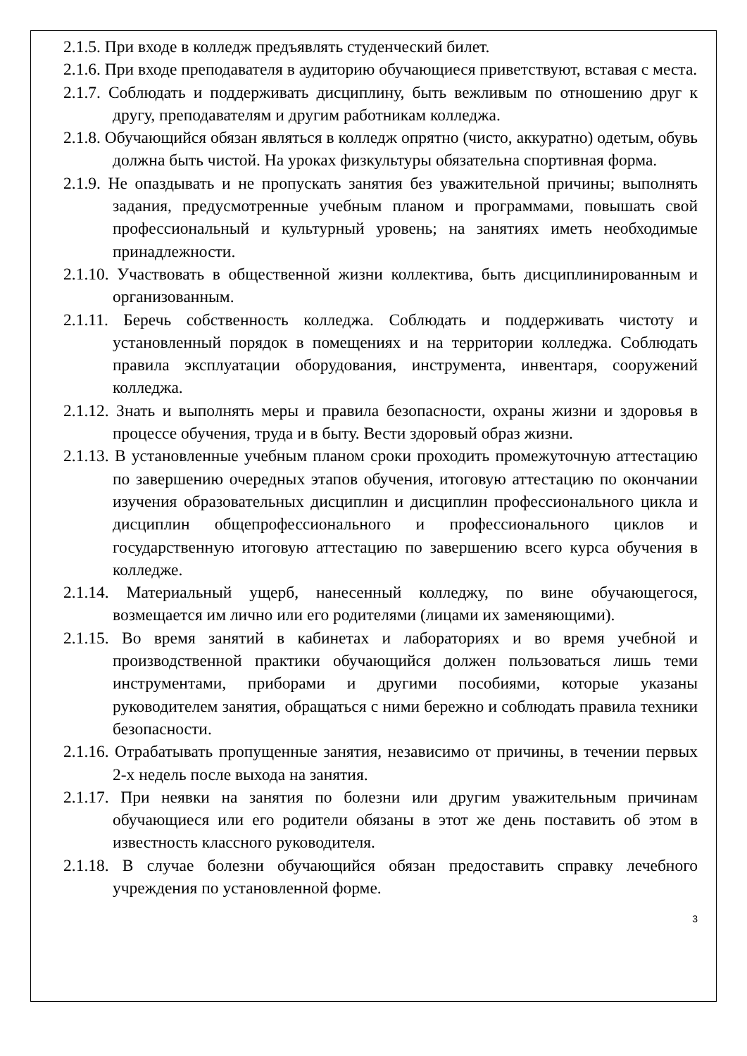2.1.5. При входе в колледж предъявлять студенческий билет.
2.1.6. При входе преподавателя в аудиторию обучающиеся приветствуют, вставая с места.
2.1.7. Соблюдать и поддерживать дисциплину, быть вежливым по отношению друг к другу, преподавателям и другим работникам колледжа.
2.1.8. Обучающийся обязан являться в колледж опрятно (чисто, аккуратно) одетым, обувь должна быть чистой. На уроках физкультуры обязательна спортивная форма.
2.1.9. Не опаздывать и не пропускать занятия без уважительной причины; выполнять задания, предусмотренные учебным планом и программами, повышать свой профессиональный и культурный уровень; на занятиях иметь необходимые принадлежности.
2.1.10. Участвовать в общественной жизни коллектива, быть дисциплинированным и организованным.
2.1.11. Беречь собственность колледжа. Соблюдать и поддерживать чистоту и установленный порядок в помещениях и на территории колледжа. Соблюдать правила эксплуатации оборудования, инструмента, инвентаря, сооружений колледжа.
2.1.12. Знать и выполнять меры и правила безопасности, охраны жизни и здоровья в процессе обучения, труда и в быту. Вести здоровый образ жизни.
2.1.13. В установленные учебным планом сроки проходить промежуточную аттестацию по завершению очередных этапов обучения, итоговую аттестацию по окончании изучения образовательных дисциплин и дисциплин профессионального цикла и дисциплин общепрофессионального и профессионального циклов и государственную итоговую аттестацию по завершению всего курса обучения в колледже.
2.1.14. Материальный ущерб, нанесенный колледжу, по вине обучающегося, возмещается им лично или его родителями (лицами их заменяющими).
2.1.15. Во время занятий в кабинетах и лабораториях и во время учебной и производственной практики обучающийся должен пользоваться лишь теми инструментами, приборами и другими пособиями, которые указаны руководителем занятия, обращаться с ними бережно и соблюдать правила техники безопасности.
2.1.16. Отрабатывать пропущенные занятия, независимо от причины, в течении первых 2-х недель после выхода на занятия.
2.1.17. При неявки на занятия по болезни или другим уважительным причинам обучающиеся или его родители обязаны в этот же день поставить об этом в известность классного руководителя.
2.1.18. В случае болезни обучающийся обязан предоставить справку лечебного учреждения по установленной форме.
3